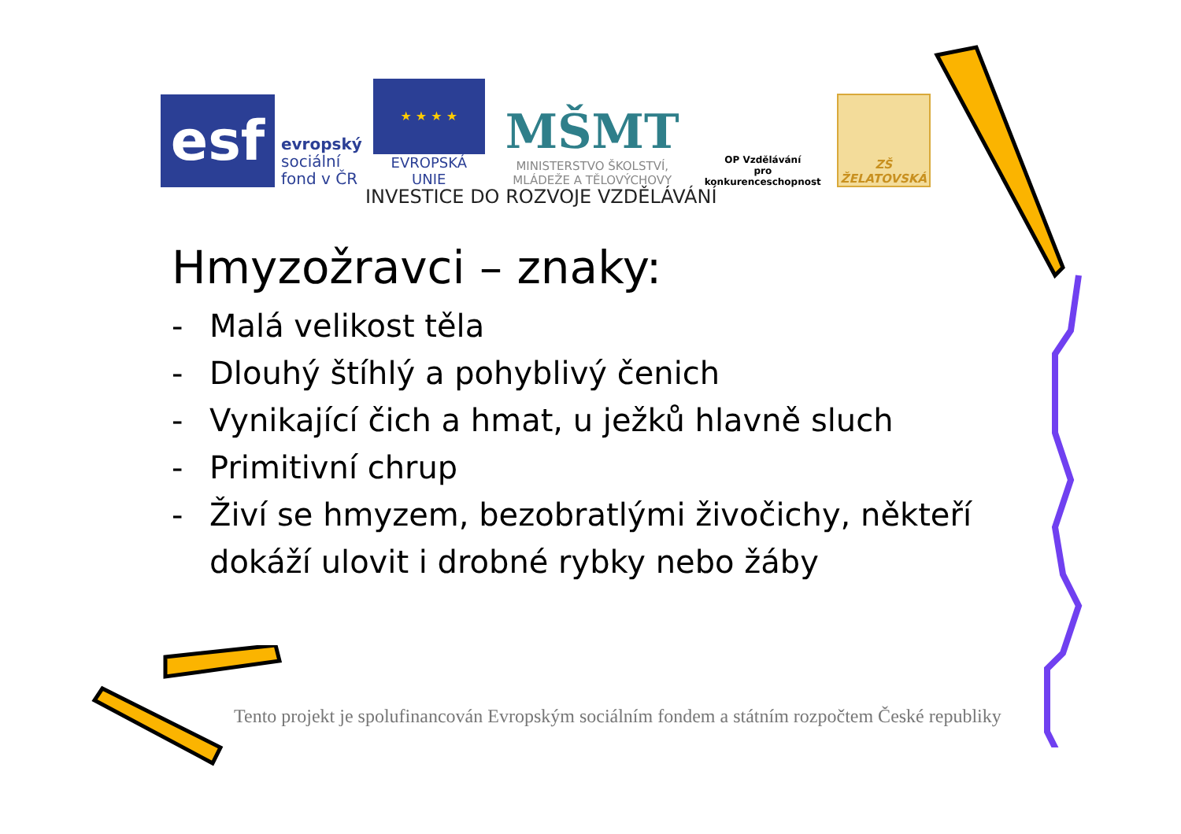esf
evropský
sociální
fond v ČR
★ ★ ★ ★
EVROPSKÁ UNIE
MŠMT
MINISTERSTVO ŠKOLSTVÍ,
MLÁDEŽE A TĚLOVÝCHOVY
OP Vzdělávání
pro konkurenceschopnost
ZŠ ŽELATOVSKÁ
INVESTICE DO ROZVOJE VZDĚLÁVÁNÍ
Hmyzožravci – znaky:
- Malá velikost těla
- Dlouhý štíhlý a pohyblivý čenich
- Vynikající čich a hmat, u ježků hlavně sluch
- Primitivní chrup
- Živí se hmyzem, bezobratlými živočichy, někteří dokáží ulovit i drobné rybky nebo žáby
Tento projekt je spolufinancován Evropským sociálním fondem a státním rozpočtem České republiky